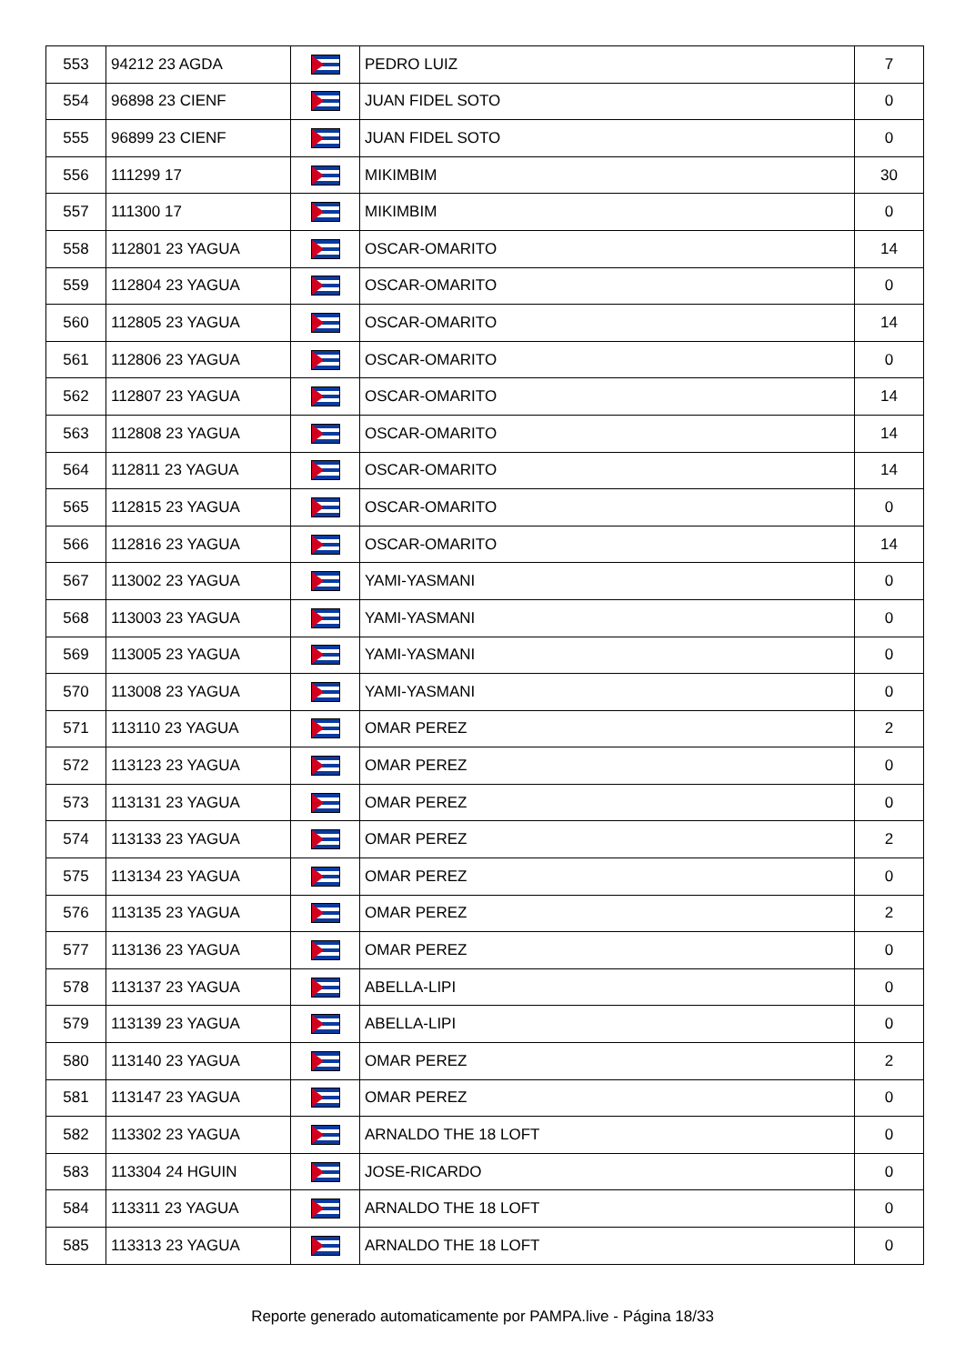| 553 | 94212 23 AGDA | | PEDRO LUIZ | 7 |
| 554 | 96898 23 CIENF | | JUAN FIDEL SOTO | 0 |
| 555 | 96899 23 CIENF | | JUAN FIDEL SOTO | 0 |
| 556 | 111299 17 | | MIKIMBIM | 30 |
| 557 | 111300 17 | | MIKIMBIM | 0 |
| 558 | 112801 23 YAGUA | | OSCAR-OMARITO | 14 |
| 559 | 112804 23 YAGUA | | OSCAR-OMARITO | 0 |
| 560 | 112805 23 YAGUA | | OSCAR-OMARITO | 14 |
| 561 | 112806 23 YAGUA | | OSCAR-OMARITO | 0 |
| 562 | 112807 23 YAGUA | | OSCAR-OMARITO | 14 |
| 563 | 112808 23 YAGUA | | OSCAR-OMARITO | 14 |
| 564 | 112811 23 YAGUA | | OSCAR-OMARITO | 14 |
| 565 | 112815 23 YAGUA | | OSCAR-OMARITO | 0 |
| 566 | 112816 23 YAGUA | | OSCAR-OMARITO | 14 |
| 567 | 113002 23 YAGUA | | YAMI-YASMANI | 0 |
| 568 | 113003 23 YAGUA | | YAMI-YASMANI | 0 |
| 569 | 113005 23 YAGUA | | YAMI-YASMANI | 0 |
| 570 | 113008 23 YAGUA | | YAMI-YASMANI | 0 |
| 571 | 113110 23 YAGUA | | OMAR PEREZ | 2 |
| 572 | 113123 23 YAGUA | | OMAR PEREZ | 0 |
| 573 | 113131 23 YAGUA | | OMAR PEREZ | 0 |
| 574 | 113133 23 YAGUA | | OMAR PEREZ | 2 |
| 575 | 113134 23 YAGUA | | OMAR PEREZ | 0 |
| 576 | 113135 23 YAGUA | | OMAR PEREZ | 2 |
| 577 | 113136 23 YAGUA | | OMAR PEREZ | 0 |
| 578 | 113137 23 YAGUA | | ABELLA-LIPI | 0 |
| 579 | 113139 23 YAGUA | | ABELLA-LIPI | 0 |
| 580 | 113140 23 YAGUA | | OMAR PEREZ | 2 |
| 581 | 113147 23 YAGUA | | OMAR PEREZ | 0 |
| 582 | 113302 23 YAGUA | | ARNALDO THE 18 LOFT | 0 |
| 583 | 113304 24 HGUIN | | JOSE-RICARDO | 0 |
| 584 | 113311 23 YAGUA | | ARNALDO THE 18 LOFT | 0 |
| 585 | 113313 23 YAGUA | | ARNALDO THE 18 LOFT | 0 |
Reporte generado automaticamente por PAMPA.live - Página 18/33